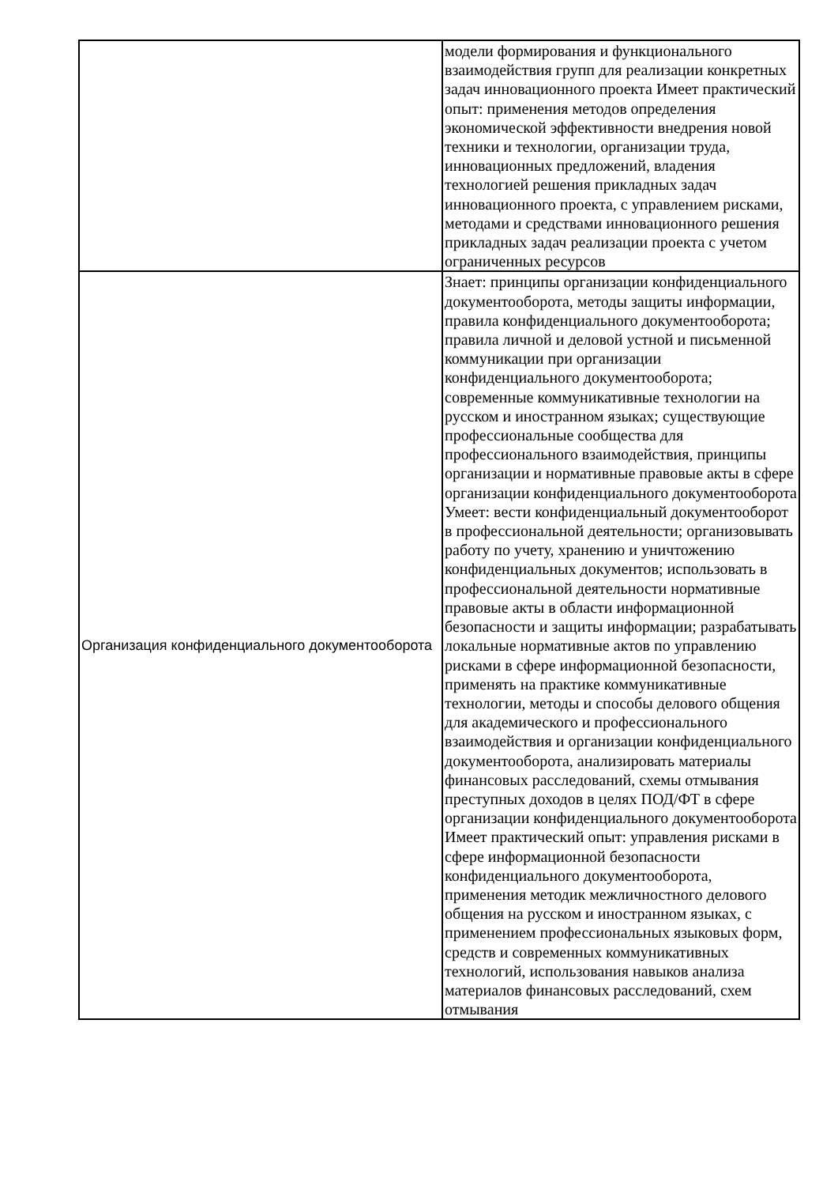| | модели формирования и функционального взаимодействия групп для реализации конкретных задач инновационного проекта Имеет практический опыт: применения методов определения экономической эффективности внедрения новой техники и технологии, организации труда, инновационных предложений, владения технологией решения прикладных задач инновационного проекта, с управлением рисками, методами и средствами инновационного решения прикладных задач реализации проекта с учетом ограниченных ресурсов |
| Организация конфиденциального документооборота | Знает: принципы организации конфиденциального документооборота, методы защиты информации, правила конфиденциального документооборота; правила личной и деловой устной и письменной коммуникации при организации конфиденциального документооборота; современные коммуникативные технологии на русском и иностранном языках; существующие профессиональные сообщества для профессионального взаимодействия, принципы организации и нормативные правовые акты в сфере организации конфиденциального документооборота Умеет: вести конфиденциальный документооборот в профессиональной деятельности; организовывать работу по учету, хранению и уничтожению конфиденциальных документов; использовать в профессиональной деятельности нормативные правовые акты в области информационной безопасности и защиты информации; разрабатывать локальные нормативные актов по управлению рисками в сфере информационной безопасности, применять на практике коммуникативные технологии, методы и способы делового общения для академического и профессионального взаимодействия и организации конфиденциального документооборота, анализировать материалы финансовых расследований, схемы отмывания преступных доходов в целях ПОД/ФТ в сфере организации конфиденциального документооборота Имеет практический опыт: управления рисками в сфере информационной безопасности конфиденциального документооборота, применения методик межличностного делового общения на русском и иностранном языках, с применением профессиональных языковых форм, средств и современных коммуникативных технологий, использования навыков анализа материалов финансовых расследований, схем отмывания |